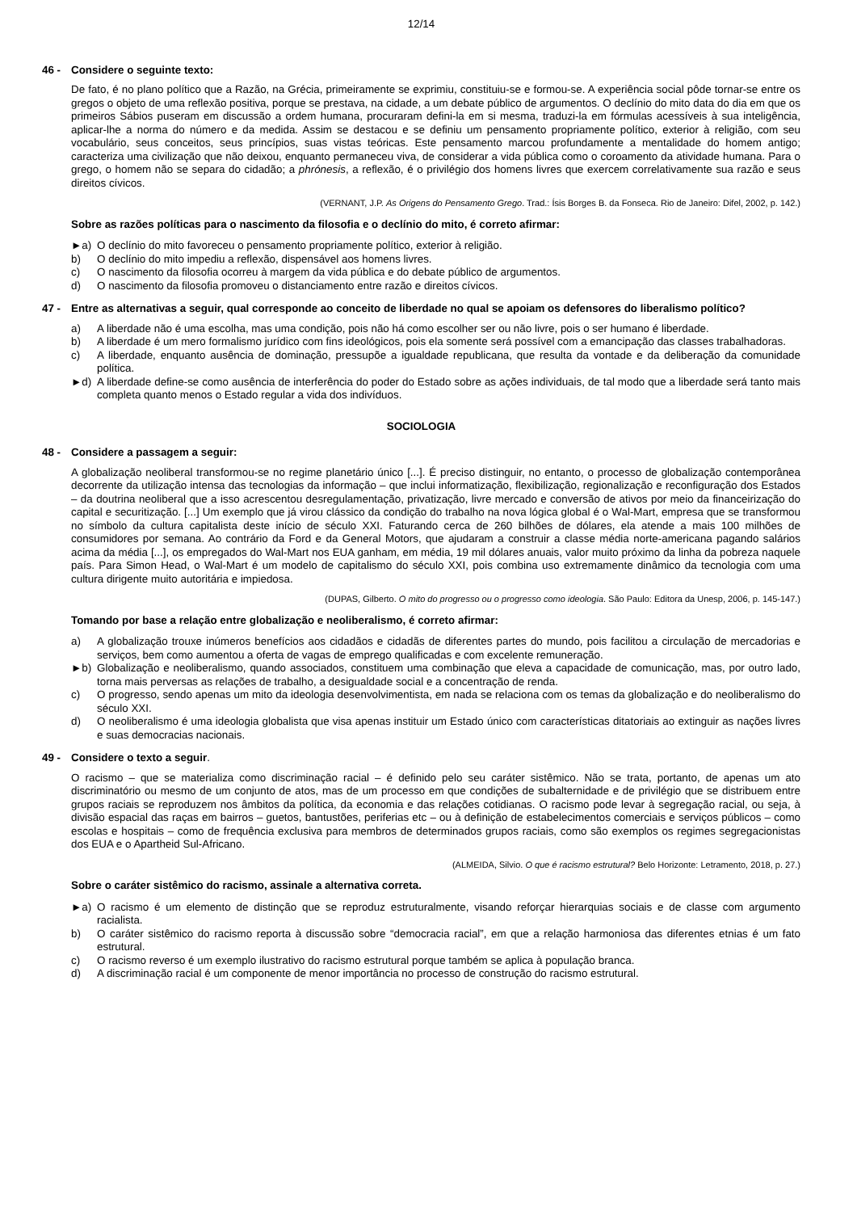12/14
46 - Considere o seguinte texto:
De fato, é no plano político que a Razão, na Grécia, primeiramente se exprimiu, constituiu-se e formou-se. A experiência social pôde tornar-se entre os gregos o objeto de uma reflexão positiva, porque se prestava, na cidade, a um debate público de argumentos. O declínio do mito data do dia em que os primeiros Sábios puseram em discussão a ordem humana, procuraram defini-la em si mesma, traduzi-la em fórmulas acessíveis à sua inteligência, aplicar-lhe a norma do número e da medida. Assim se destacou e se definiu um pensamento propriamente político, exterior à religião, com seu vocabulário, seus conceitos, seus princípios, suas vistas teóricas. Este pensamento marcou profundamente a mentalidade do homem antigo; caracteriza uma civilização que não deixou, enquanto permaneceu viva, de considerar a vida pública como o coroamento da atividade humana. Para o grego, o homem não se separa do cidadão; a phrónesis, a reflexão, é o privilégio dos homens livres que exercem correlativamente sua razão e seus direitos cívicos.
(VERNANT, J.P. As Origens do Pensamento Grego. Trad.: Ísis Borges B. da Fonseca. Rio de Janeiro: Difel, 2002, p. 142.)
Sobre as razões políticas para o nascimento da filosofia e o declínio do mito, é correto afirmar:
►a) O declínio do mito favoreceu o pensamento propriamente político, exterior à religião.
b) O declínio do mito impediu a reflexão, dispensável aos homens livres.
c) O nascimento da filosofia ocorreu à margem da vida pública e do debate público de argumentos.
d) O nascimento da filosofia promoveu o distanciamento entre razão e direitos cívicos.
47 - Entre as alternativas a seguir, qual corresponde ao conceito de liberdade no qual se apoiam os defensores do liberalismo político?
a) A liberdade não é uma escolha, mas uma condição, pois não há como escolher ser ou não livre, pois o ser humano é liberdade.
b) A liberdade é um mero formalismo jurídico com fins ideológicos, pois ela somente será possível com a emancipação das classes trabalhadoras.
c) A liberdade, enquanto ausência de dominação, pressupõe a igualdade republicana, que resulta da vontade e da deliberação da comunidade política.
►d) A liberdade define-se como ausência de interferência do poder do Estado sobre as ações individuais, de tal modo que a liberdade será tanto mais completa quanto menos o Estado regular a vida dos indivíduos.
SOCIOLOGIA
48 - Considere a passagem a seguir:
A globalização neoliberal transformou-se no regime planetário único [...]. É preciso distinguir, no entanto, o processo de globalização contemporânea decorrente da utilização intensa das tecnologias da informação – que inclui informatização, flexibilização, regionalização e reconfiguração dos Estados – da doutrina neoliberal que a isso acrescentou desregulamentação, privatização, livre mercado e conversão de ativos por meio da financeirização do capital e securitização. [...] Um exemplo que já virou clássico da condição do trabalho na nova lógica global é o Wal-Mart, empresa que se transformou no símbolo da cultura capitalista deste início de século XXI. Faturando cerca de 260 bilhões de dólares, ela atende a mais 100 milhões de consumidores por semana. Ao contrário da Ford e da General Motors, que ajudaram a construir a classe média norte-americana pagando salários acima da média [...], os empregados do Wal-Mart nos EUA ganham, em média, 19 mil dólares anuais, valor muito próximo da linha da pobreza naquele país. Para Simon Head, o Wal-Mart é um modelo de capitalismo do século XXI, pois combina uso extremamente dinâmico da tecnologia com uma cultura dirigente muito autoritária e impiedosa.
(DUPAS, Gilberto. O mito do progresso ou o progresso como ideologia. São Paulo: Editora da Unesp, 2006, p. 145-147.)
Tomando por base a relação entre globalização e neoliberalismo, é correto afirmar:
a) A globalização trouxe inúmeros benefícios aos cidadãos e cidadãs de diferentes partes do mundo, pois facilitou a circulação de mercadorias e serviços, bem como aumentou a oferta de vagas de emprego qualificadas e com excelente remuneração.
►b) Globalização e neoliberalismo, quando associados, constituem uma combinação que eleva a capacidade de comunicação, mas, por outro lado, torna mais perversas as relações de trabalho, a desigualdade social e a concentração de renda.
c) O progresso, sendo apenas um mito da ideologia desenvolvimentista, em nada se relaciona com os temas da globalização e do neoliberalismo do século XXI.
d) O neoliberalismo é uma ideologia globalista que visa apenas instituir um Estado único com características ditatoriais ao extinguir as nações livres e suas democracias nacionais.
49 - Considere o texto a seguir.
O racismo – que se materializa como discriminação racial – é definido pelo seu caráter sistêmico. Não se trata, portanto, de apenas um ato discriminatório ou mesmo de um conjunto de atos, mas de um processo em que condições de subalternidade e de privilégio que se distribuem entre grupos raciais se reproduzem nos âmbitos da política, da economia e das relações cotidianas. O racismo pode levar à segregação racial, ou seja, à divisão espacial das raças em bairros – guetos, bantustões, periferias etc – ou à definição de estabelecimentos comerciais e serviços públicos – como escolas e hospitais – como de frequência exclusiva para membros de determinados grupos raciais, como são exemplos os regimes segregacionistas dos EUA e o Apartheid Sul-Africano.
(ALMEIDA, Silvio. O que é racismo estrutural? Belo Horizonte: Letramento, 2018, p. 27.)
Sobre o caráter sistêmico do racismo, assinale a alternativa correta.
►a) O racismo é um elemento de distinção que se reproduz estruturalmente, visando reforçar hierarquias sociais e de classe com argumento racialista.
b) O caráter sistêmico do racismo reporta à discussão sobre “democracia racial”, em que a relação harmoniosa das diferentes etnias é um fato estrutural.
c) O racismo reverso é um exemplo ilustrativo do racismo estrutural porque também se aplica à população branca.
d) A discriminação racial é um componente de menor importância no processo de construção do racismo estrutural.